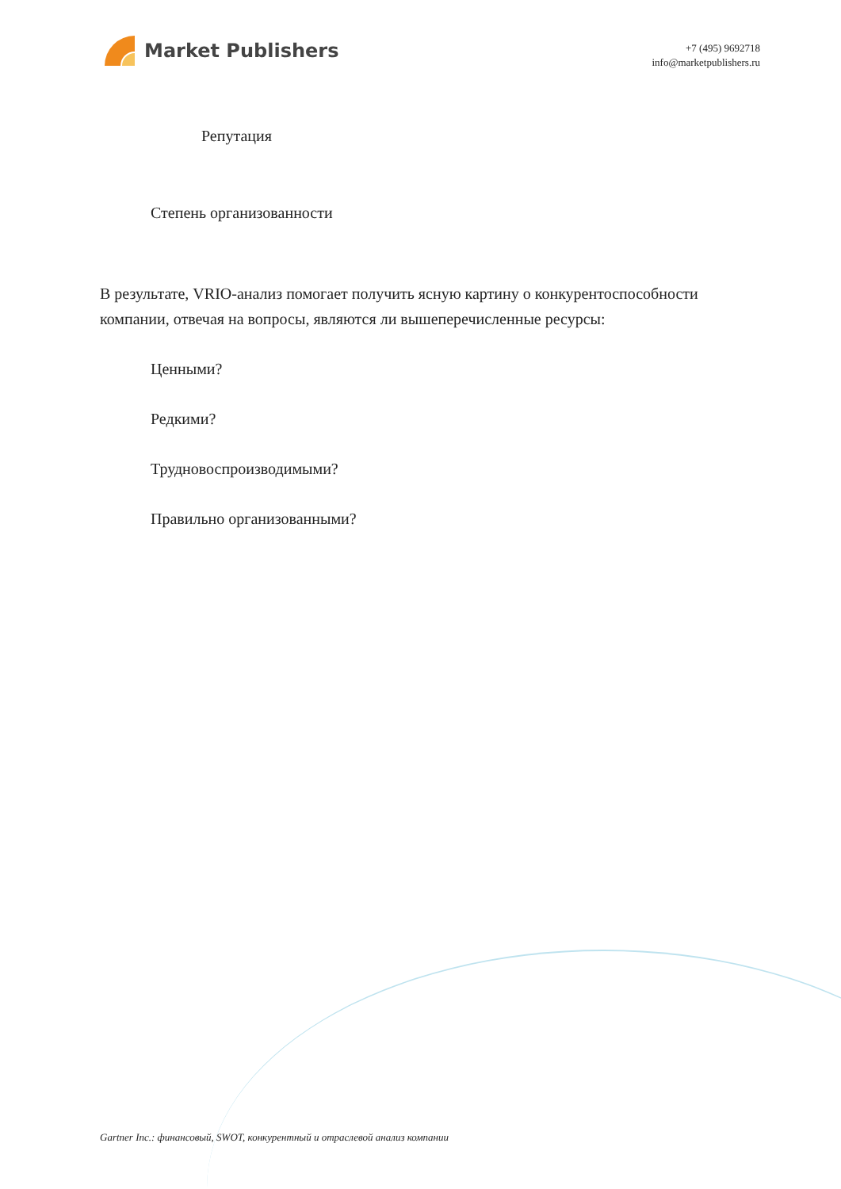Market Publishers
+7 (495) 9692718
info@marketpublishers.ru
Репутация
Степень организованности
В результате, VRIO-анализ помогает получить ясную картину о конкурентоспособности компании, отвечая на вопросы, являются ли вышеперечисленные ресурсы:
Ценными?
Редкими?
Трудновоспроизводимыми?
Правильно организованными?
Gartner Inc.: финансовый, SWOT, конкурентный и отраслевой анализ компании